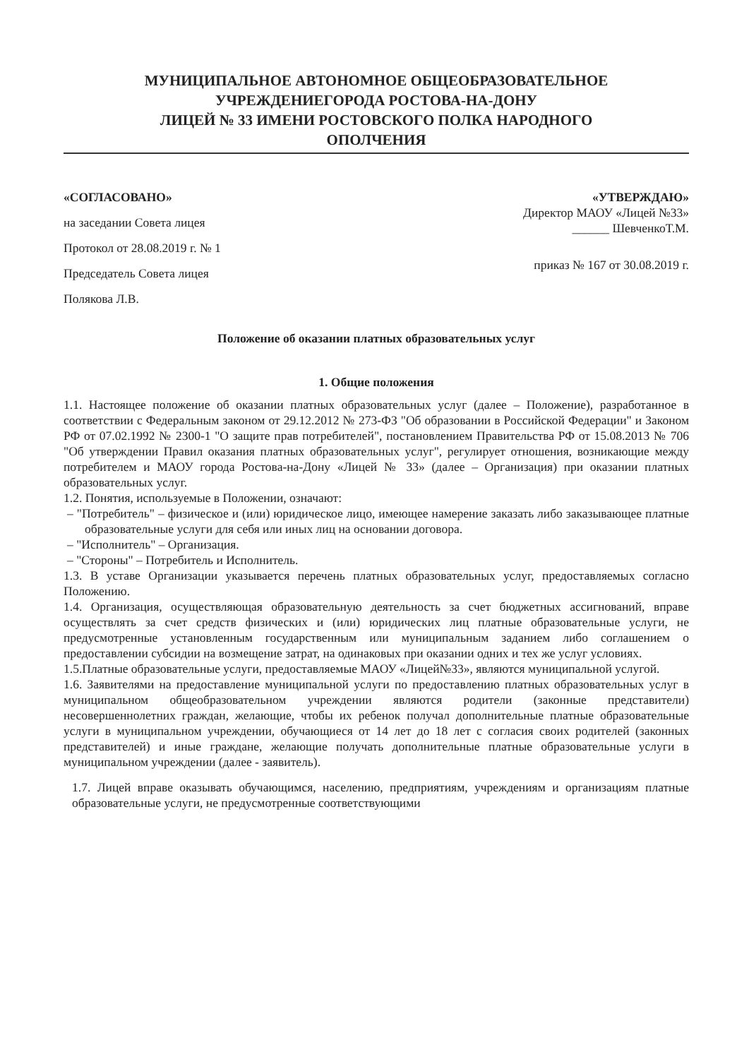МУНИЦИПАЛЬНОЕ АВТОНОМНОЕ ОБЩЕОБРАЗОВАТЕЛЬНОЕ
УЧРЕЖДЕНИЕГОРОДА РОСТОВА-НА-ДОНУ
ЛИЦЕЙ № 33 ИМЕНИ РОСТОВСКОГО ПОЛКА НАРОДНОГО
ОПОЛЧЕНИЯ
«СОГЛАСОВАНО»
на заседании Совета лицея
Протокол от 28.08.2019 г. № 1
Председатель Совета лицея
Полякова Л.В.
«УТВЕРЖДАЮ»
Директор МАОУ «Лицей №33»
______ ШевченкоТ.М.
приказ № 167 от 30.08.2019 г.
Положение об оказании платных образовательных услуг
1. Общие положения
1.1. Настоящее положение об оказании платных образовательных услуг (далее – Положение), разработанное в соответствии с Федеральным законом от 29.12.2012 № 273-ФЗ "Об образовании в Российской Федерации" и Законом РФ от 07.02.1992 № 2300-1 "О защите прав потребителей", постановлением Правительства РФ от 15.08.2013 № 706 "Об утверждении Правил оказания платных образовательных услуг", регулирует отношения, возникающие между потребителем и МАОУ города Ростова-на-Дону «Лицей № 33» (далее – Организация) при оказании платных образовательных услуг.
1.2. Понятия, используемые в Положении, означают:
– "Потребитель" – физическое и (или) юридическое лицо, имеющее намерение заказать либо заказывающее платные образовательные услуги для себя или иных лиц на основании договора.
– "Исполнитель" – Организация.
– "Стороны" – Потребитель и Исполнитель.
1.3. В уставе Организации указывается перечень платных образовательных услуг, предоставляемых согласно Положению.
1.4. Организация, осуществляющая образовательную деятельность за счет бюджетных ассигнований, вправе осуществлять за счет средств физических и (или) юридических лиц платные образовательные услуги, не предусмотренные установленным государственным или муниципальным заданием либо соглашением о предоставлении субсидии на возмещение затрат, на одинаковых при оказании одних и тех же услуг условиях.
1.5.Платные образовательные услуги, предоставляемые МАОУ «Лицей№33», являются муниципальной услугой.
1.6. Заявителями на предоставление муниципальной услуги по предоставлению платных образовательных услуг в муниципальном общеобразовательном учреждении являются родители (законные представители) несовершеннолетних граждан, желающие, чтобы их ребенок получал дополнительные платные образовательные услуги в муниципальном учреждении, обучающиеся от 14 лет до 18 лет с согласия своих родителей (законных представителей) и иные граждане, желающие получать дополнительные платные образовательные услуги в муниципальном учреждении (далее - заявитель).
1.7. Лицей вправе оказывать обучающимся, населению, предприятиям, учреждениям и организациям платные образовательные услуги, не предусмотренные соответствующими